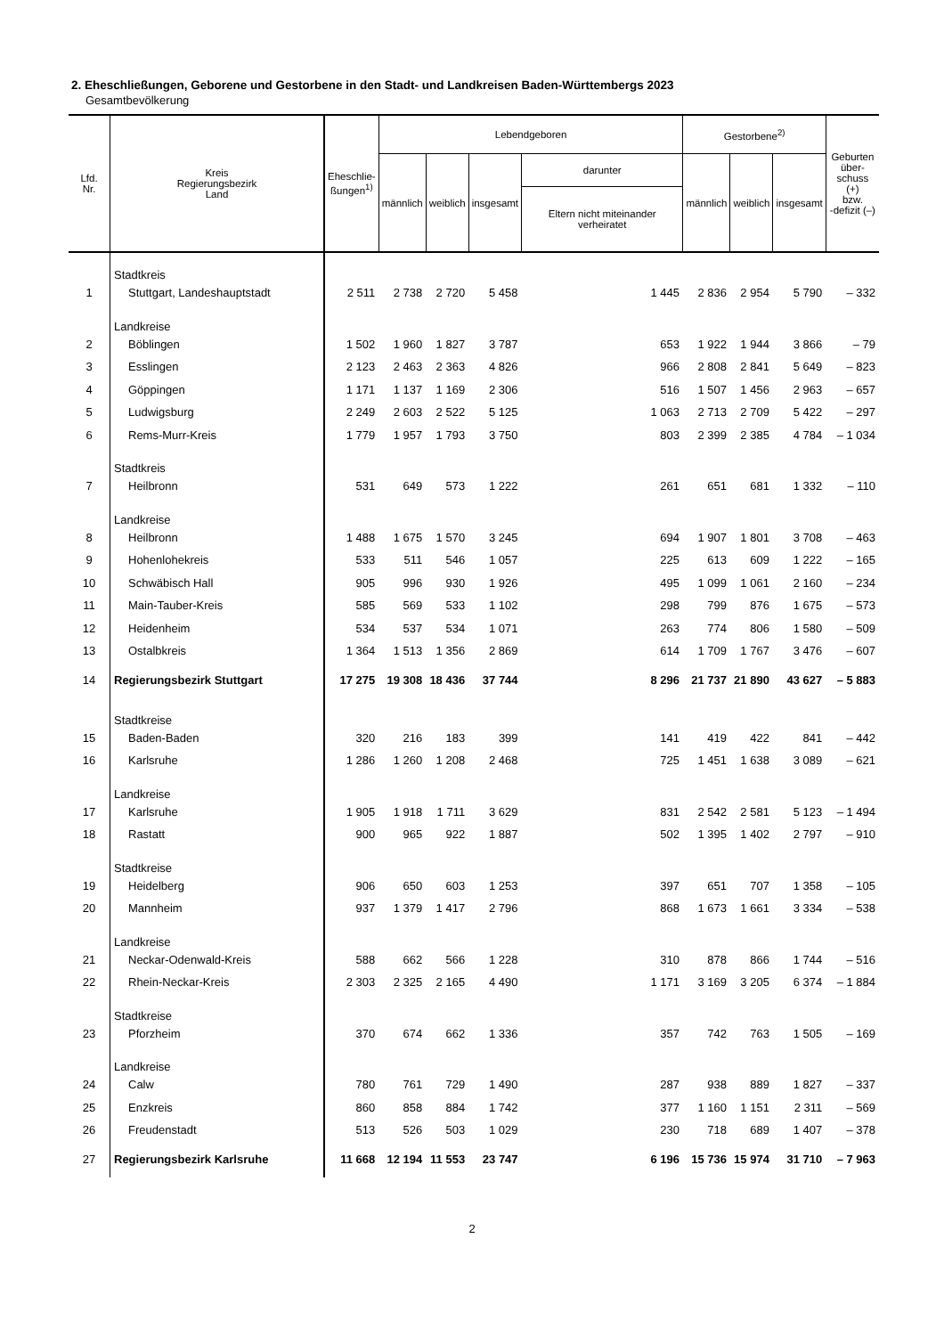2. Eheschließungen, Geborene und Gestorbene in den Stadt- und Landkreisen Baden-Württembergs 2023
Gesamtbevölkerung
| Lfd. Nr. | Kreis Regierungsbezirk Land | Eheschlie- ßungen<sup>1)</sup> | Lebendgeboren | | | | Gestorbene<sup>2)</sup> | | | Geburten über- schuss (+) bzw. -defizit (–) |
| --- | --- | --- | --- | --- | --- | --- | --- | --- | --- | --- |
| | | | männlich | weiblich | insgesamt | darunter | männlich | weiblich | insgesamt | |
| | | | | | | Eltern nicht miteinander verheiratet | | | | |
| | Stadtkreis | | | | | | | | | |
| 1 | Stuttgart, Landeshauptstadt | 2 511 | 2 738 | 2 720 | 5 458 | 1 445 | 2 836 | 2 954 | 5 790 | – 332 |
| | Landkreise | | | | | | | | | |
| 2 | Böblingen | 1 502 | 1 960 | 1 827 | 3 787 | 653 | 1 922 | 1 944 | 3 866 | – 79 |
| 3 | Esslingen | 2 123 | 2 463 | 2 363 | 4 826 | 966 | 2 808 | 2 841 | 5 649 | – 823 |
| 4 | Göppingen | 1 171 | 1 137 | 1 169 | 2 306 | 516 | 1 507 | 1 456 | 2 963 | – 657 |
| 5 | Ludwigsburg | 2 249 | 2 603 | 2 522 | 5 125 | 1 063 | 2 713 | 2 709 | 5 422 | – 297 |
| 6 | Rems-Murr-Kreis | 1 779 | 1 957 | 1 793 | 3 750 | 803 | 2 399 | 2 385 | 4 784 | – 1 034 |
| | Stadtkreis | | | | | | | | | |
| 7 | Heilbronn | 531 | 649 | 573 | 1 222 | 261 | 651 | 681 | 1 332 | – 110 |
| | Landkreise | | | | | | | | | |
| 8 | Heilbronn | 1 488 | 1 675 | 1 570 | 3 245 | 694 | 1 907 | 1 801 | 3 708 | – 463 |
| 9 | Hohenlohekreis | 533 | 511 | 546 | 1 057 | 225 | 613 | 609 | 1 222 | – 165 |
| 10 | Schwäbisch Hall | 905 | 996 | 930 | 1 926 | 495 | 1 099 | 1 061 | 2 160 | – 234 |
| 11 | Main-Tauber-Kreis | 585 | 569 | 533 | 1 102 | 298 | 799 | 876 | 1 675 | – 573 |
| 12 | Heidenheim | 534 | 537 | 534 | 1 071 | 263 | 774 | 806 | 1 580 | – 509 |
| 13 | Ostalbkreis | 1 364 | 1 513 | 1 356 | 2 869 | 614 | 1 709 | 1 767 | 3 476 | – 607 |
| 14 | Regierungsbezirk Stuttgart | 17 275 | 19 308 | 18 436 | 37 744 | 8 296 | 21 737 | 21 890 | 43 627 | – 5 883 |
| | Stadtkreise | | | | | | | | | |
| 15 | Baden-Baden | 320 | 216 | 183 | 399 | 141 | 419 | 422 | 841 | – 442 |
| 16 | Karlsruhe | 1 286 | 1 260 | 1 208 | 2 468 | 725 | 1 451 | 1 638 | 3 089 | – 621 |
| | Landkreise | | | | | | | | | |
| 17 | Karlsruhe | 1 905 | 1 918 | 1 711 | 3 629 | 831 | 2 542 | 2 581 | 5 123 | – 1 494 |
| 18 | Rastatt | 900 | 965 | 922 | 1 887 | 502 | 1 395 | 1 402 | 2 797 | – 910 |
| | Stadtkreise | | | | | | | | | |
| 19 | Heidelberg | 906 | 650 | 603 | 1 253 | 397 | 651 | 707 | 1 358 | – 105 |
| 20 | Mannheim | 937 | 1 379 | 1 417 | 2 796 | 868 | 1 673 | 1 661 | 3 334 | – 538 |
| | Landkreise | | | | | | | | | |
| 21 | Neckar-Odenwald-Kreis | 588 | 662 | 566 | 1 228 | 310 | 878 | 866 | 1 744 | – 516 |
| 22 | Rhein-Neckar-Kreis | 2 303 | 2 325 | 2 165 | 4 490 | 1 171 | 3 169 | 3 205 | 6 374 | – 1 884 |
| | Stadtkreise | | | | | | | | | |
| 23 | Pforzheim | 370 | 674 | 662 | 1 336 | 357 | 742 | 763 | 1 505 | – 169 |
| | Landkreise | | | | | | | | | |
| 24 | Calw | 780 | 761 | 729 | 1 490 | 287 | 938 | 889 | 1 827 | – 337 |
| 25 | Enzkreis | 860 | 858 | 884 | 1 742 | 377 | 1 160 | 1 151 | 2 311 | – 569 |
| 26 | Freudenstadt | 513 | 526 | 503 | 1 029 | 230 | 718 | 689 | 1 407 | – 378 |
| 27 | Regierungsbezirk Karlsruhe | 11 668 | 12 194 | 11 553 | 23 747 | 6 196 | 15 736 | 15 974 | 31 710 | – 7 963 |
2